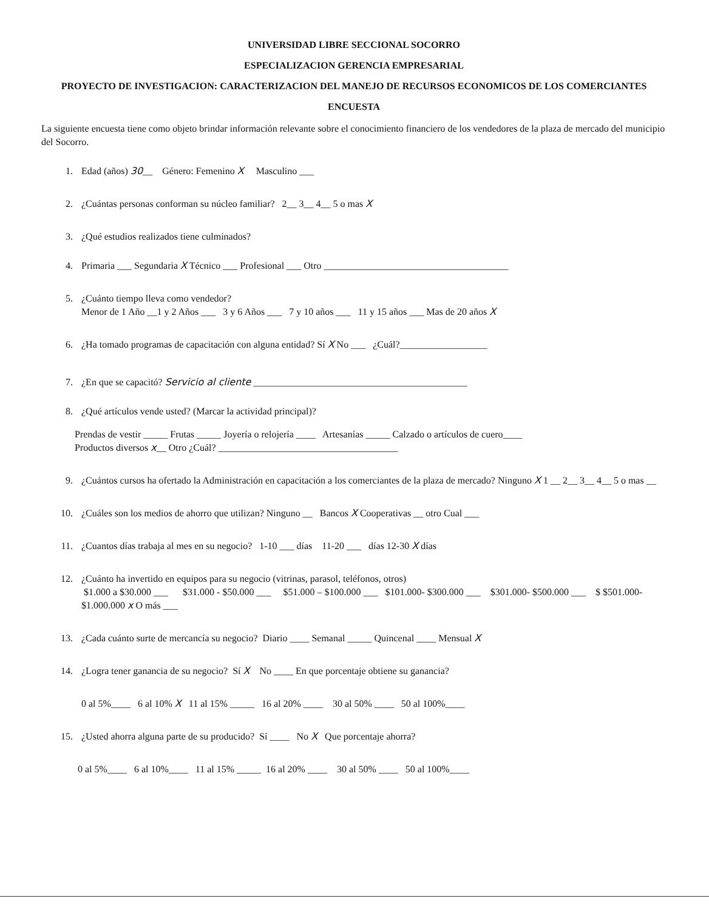UNIVERSIDAD LIBRE SECCIONAL SOCORRO
ESPECIALIZACION GERENCIA EMPRESARIAL
PROYECTO DE INVESTIGACION: CARACTERIZACION DEL MANEJO DE RECURSOS ECONOMICOS DE LOS COMERCIANTES
ENCUESTA
La siguiente encuesta tiene como objeto brindar información relevante sobre el conocimiento financiero de los vendedores de la plaza de mercado del municipio del Socorro.
1. Edad (años) 30__ Género: Femenino X Masculino ___
2. ¿Cuántas personas conforman su núcleo familiar? 2__ 3__ 4__ 5 o mas X
3. ¿Qué estudios realizados tiene culminados?
4. Primaria ___ Segundaria X Técnico ___ Profesional ___ Otro ______________________________________
5. ¿Cuánto tiempo lleva como vendedor?
Menor de 1 Año __1 y 2 Años ___ 3 y 6 Años ___ 7 y 10 años ___ 11 y 15 años ___ Mas de 20 años X
6. ¿Ha tomado programas de capacitación con alguna entidad? Sí X No ___ ¿Cuál?__________________
7. ¿En que se capacitó? Servicio al cliente ____________________________________________
8. ¿Qué artículos vende usted? (Marcar la actividad principal)?
Prendas de vestir _____ Frutas _____ Joyería o relojería ____ Artesanías _____ Calzado o artículos de cuero____
Productos diversos x__ Otro ¿Cuál? _____________________________________
9. ¿Cuántos cursos ha ofertado la Administración en capacitación a los comerciantes de la plaza de mercado? Ninguno X 1 __ 2__ 3__ 4__ 5 o mas __
10. ¿Cuáles son los medios de ahorro que utilizan? Ninguno __ Bancos X Cooperativas __ otro Cual ___
11. ¿Cuantos días trabaja al mes en su negocio? 1-10 ___ días 11-20 ___ días 12-30 X días
12. ¿Cuánto ha invertido en equipos para su negocio (vitrinas, parasol, teléfonos, otros)
$1.000 a $30.000 ___ $31.000 - $50.000 ___ $51.000 – $100.000 ___ $101.000- $300.000 ___ $301.000- $500.000 ___ $ $501.000- $1.000.000 x O más ___
13. ¿Cada cuánto surte de mercancía su negocio? Diario ____ Semanal _____ Quincenal ____ Mensual X
14. ¿Logra tener ganancia de su negocio? Sí X No ____ En que porcentaje obtiene su ganancia?
0 al 5%____ 6 al 10% X 11 al 15% _____ 16 al 20% ____ 30 al 50% ____ 50 al 100%____
15. ¿Usted ahorra alguna parte de su producido? Sí ____ No X Que porcentaje ahorra?
0 al 5%____ 6 al 10%____ 11 al 15% _____ 16 al 20% ____ 30 al 50% ____ 50 al 100%____